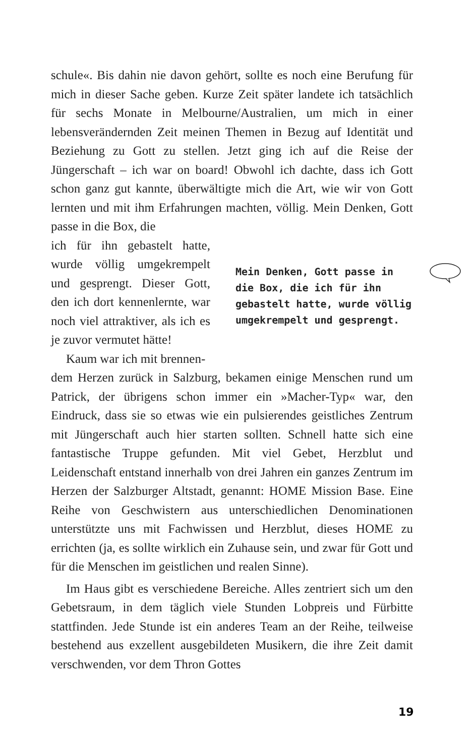schule«. Bis dahin nie davon gehört, sollte es noch eine Berufung für mich in dieser Sache geben. Kurze Zeit später landete ich tatsächlich für sechs Monate in Melbourne/Australien, um mich in einer lebensverändernden Zeit meinen Themen in Bezug auf Identität und Beziehung zu Gott zu stellen. Jetzt ging ich auf die Reise der Jüngerschaft – ich war on board! Obwohl ich dachte, dass ich Gott schon ganz gut kannte, überwältigte mich die Art, wie wir von Gott lernten und mit ihm Erfahrungen machten, völlig. Mein Denken, Gott passe in die Box, die
ich für ihn gebastelt hatte, wurde völlig umgekrempelt und gesprengt. Dieser Gott, den ich dort kennenlernte, war noch viel attraktiver, als ich es je zuvor vermutet hätte!
Kaum war ich mit brennen-
Mein Denken, Gott passe in die Box, die ich für ihn gebastelt hatte, wurde völlig umgekrempelt und gesprengt.
dem Herzen zurück in Salzburg, bekamen einige Menschen rund um Patrick, der übrigens schon immer ein »Macher-Typ« war, den Eindruck, dass sie so etwas wie ein pulsierendes geistliches Zentrum mit Jüngerschaft auch hier starten sollten. Schnell hatte sich eine fantastische Truppe gefunden. Mit viel Gebet, Herzblut und Leidenschaft entstand innerhalb von drei Jahren ein ganzes Zentrum im Herzen der Salzburger Altstadt, genannt: HOME Mission Base. Eine Reihe von Geschwistern aus unterschiedlichen Denominationen unterstützte uns mit Fachwissen und Herzblut, dieses HOME zu errichten (ja, es sollte wirklich ein Zuhause sein, und zwar für Gott und für die Menschen im geistlichen und realen Sinne).
Im Haus gibt es verschiedene Bereiche. Alles zentriert sich um den Gebetsraum, in dem täglich viele Stunden Lobpreis und Fürbitte stattfinden. Jede Stunde ist ein anderes Team an der Reihe, teilweise bestehend aus exzellent ausgebildeten Musikern, die ihre Zeit damit verschwenden, vor dem Thron Gottes
19